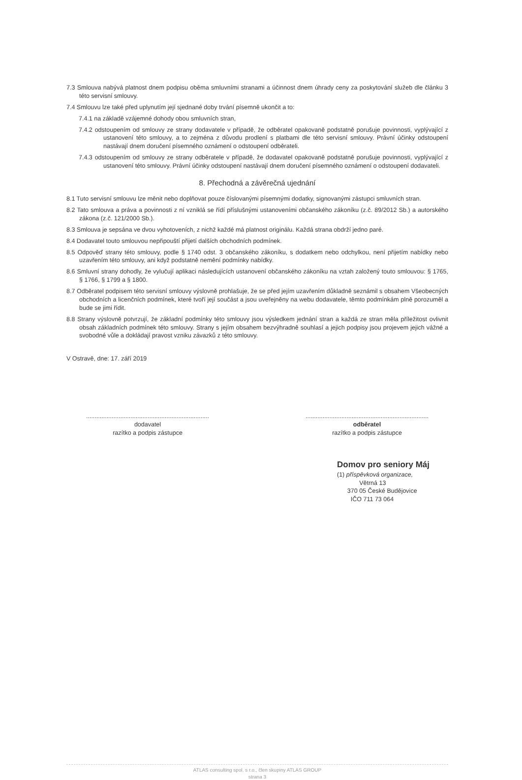7.3 Smlouva nabývá platnost dnem podpisu oběma smluvními stranami a účinnost dnem úhrady ceny za poskytování služeb dle článku 3 této servisní smlouvy.
7.4 Smlouvu lze také před uplynutím její sjednané doby trvání písemně ukončit a to:
7.4.1 na základě vzájemné dohody obou smluvních stran,
7.4.2 odstoupením od smlouvy ze strany dodavatele v případě, že odběratel opakovaně podstatně porušuje povinnosti, vyplývající z ustanovení této smlouvy, a to zejména z důvodu prodlení s platbami dle této servisní smlouvy. Právní účinky odstoupení nastávají dnem doručení písemného oznámení o odstoupení odběrateli.
7.4.3 odstoupením od smlouvy ze strany odběratele v případě, že dodavatel opakovaně podstatně porušuje povinnosti, vyplývající z ustanovení této smlouvy. Právní účinky odstoupení nastávají dnem doručení písemného oznámení o odstoupení dodavateli.
8. Přechodná a závěrečná ujednání
8.1 Tuto servisní smlouvu lze měnit nebo doplňovat pouze číslovanými písemnými dodatky, signovanými zástupci smluvních stran.
8.2 Tato smlouva a práva a povinnosti z ní vzniklá se řídí příslušnými ustanoveními občanského zákoníku (z.č. 89/2012 Sb.) a autorského zákona (z.č. 121/2000 Sb.).
8.3 Smlouva je sepsána ve dvou vyhotoveních, z nichž každé má platnost originálu. Každá strana obdrží jedno paré.
8.4 Dodavatel touto smlouvou nepřipouští přijetí dalších obchodních podmínek.
8.5 Odpověď strany této smlouvy, podle § 1740 odst. 3 občanského zákoníku, s dodatkem nebo odchylkou, není přijetím nabídky nebo uzavřením této smlouvy, ani když podstatně nemění podmínky nabídky.
8.6 Smluvní strany dohodly, že vylučují aplikaci následujících ustanovení občanského zákoníku na vztah založený touto smlouvou: § 1765, § 1766, § 1799 a § 1800.
8.7 Odběratel podpisem této servisní smlouvy výslovně prohlašuje, že se před jejím uzavřením důkladně seznámil s obsahem Všeobecných obchodních a licenčních podmínek, které tvoří její součást a jsou uveřejněny na webu dodavatele, těmto podmínkám plně porozuměl a bude se jimi řídit.
8.8 Strany výslovně potvrzují, že základní podmínky této smlouvy jsou výsledkem jednání stran a každá ze stran měla příležitost ovlivnit obsah základních podmínek této smlouvy. Strany s jejím obsahem bezvýhradně souhlasí a jejich podpisy jsou projevem jejich vážné a svobodné vůle a dokládají pravost vzniku závazků z této smlouvy.
V Ostravě, dne: 17. září 2019
........................................................................
dodavatel
razítko a podpis zástupce
........................................................................
odběratel
razítko a podpis zástupce
Domov pro seniory Máj
(1) příspěvková organizace,
Větrná 13
370 05 České Budějovice
IČO 711 73 064
ATLAS consulting spol. s r.o., člen skupiny ATLAS GROUP
strana 3